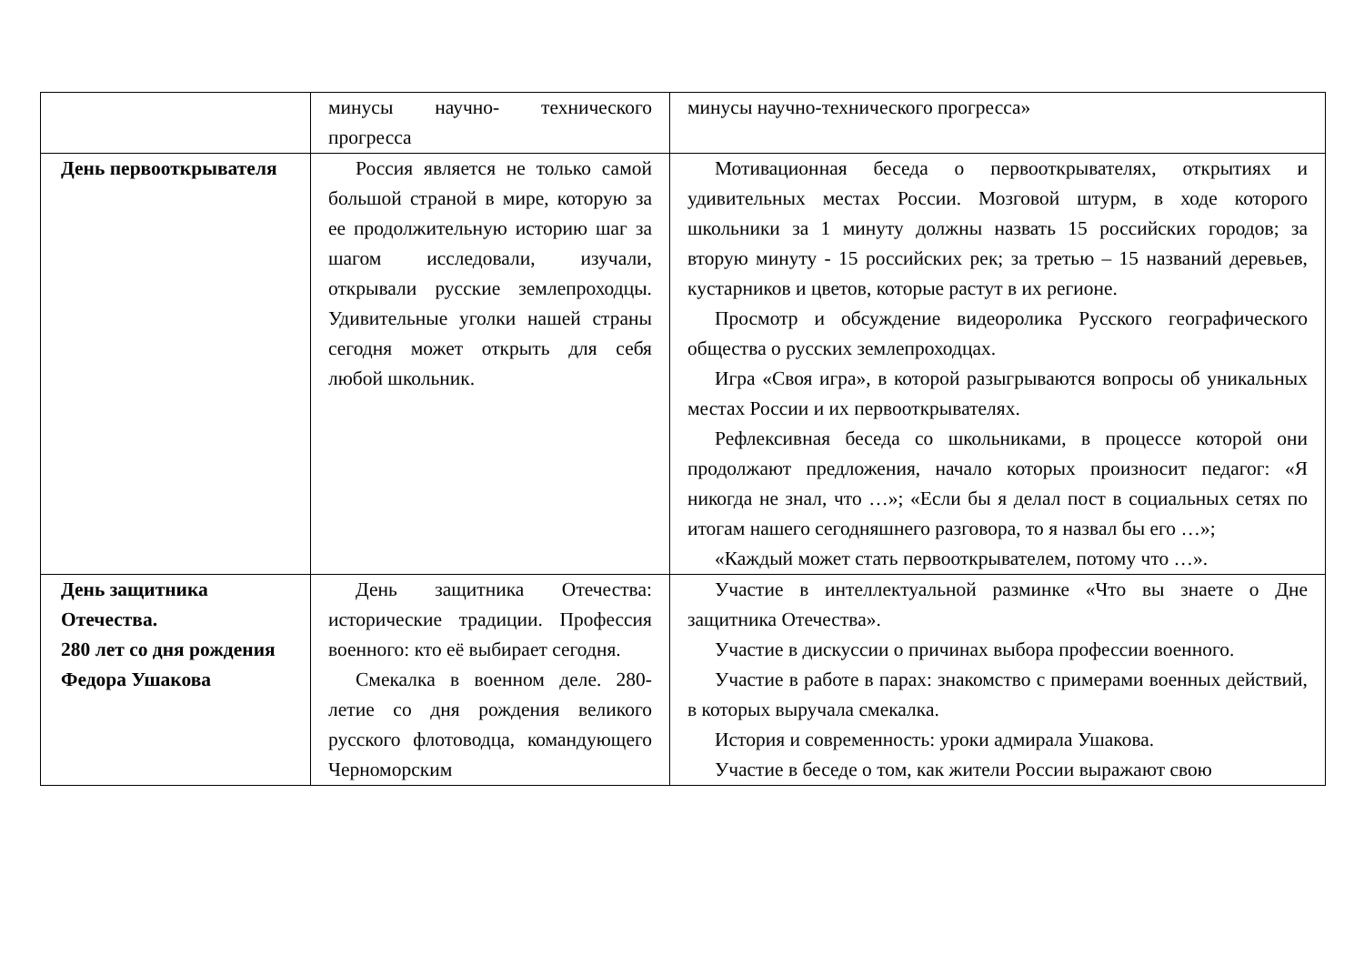| | минусы научно- технического прогресса | минусы научно-технического прогресса» |
| День первооткрывателя | Россия является не только самой большой страной в мире, которую за ее продолжительную историю шаг за шагом исследовали, изучали, открывали русские землепроходцы. Удивительные уголки нашей страны сегодня может открыть для себя любой школьник. | Мотивационная беседа о первооткрывателях, открытиях и удивительных местах России. Мозговой штурм, в ходе которого школьники за 1 минуту должны назвать 15 российских городов; за вторую минуту - 15 российских рек; за третью – 15 названий деревьев, кустарников и цветов, которые растут в их регионе. Просмотр и обсуждение видеоролика Русского географического общества о русских землепроходцах. Игра «Своя игра», в которой разыгрываются вопросы об уникальных местах России и их первооткрывателях. Рефлексивная беседа со школьниками, в процессе которой они продолжают предложения, начало которых произносит педагог: «Я никогда не знал, что …»; «Если бы я делал пост в социальных сетях по итогам нашего сегодняшнего разговора, то я назвал бы его …»; «Каждый может стать первооткрывателем, потому что …». |
| День защитника Отечества. 280 лет со дня рождения Федора Ушакова | День защитника Отечества: исторические традиции. Профессия военного: кто её выбирает сегодня. Смекалка в военном деле. 280-летие со дня рождения великого русского флотоводца, командующего Черноморским | Участие в интеллектуальной разминке «Что вы знаете о Дне защитника Отечества». Участие в дискуссии о причинах выбора профессии военного. Участие в работе в парах: знакомство с примерами военных действий, в которых выручала смекалка. История и современность: уроки адмирала Ушакова. Участие в беседе о том, как жители России выражают свою |